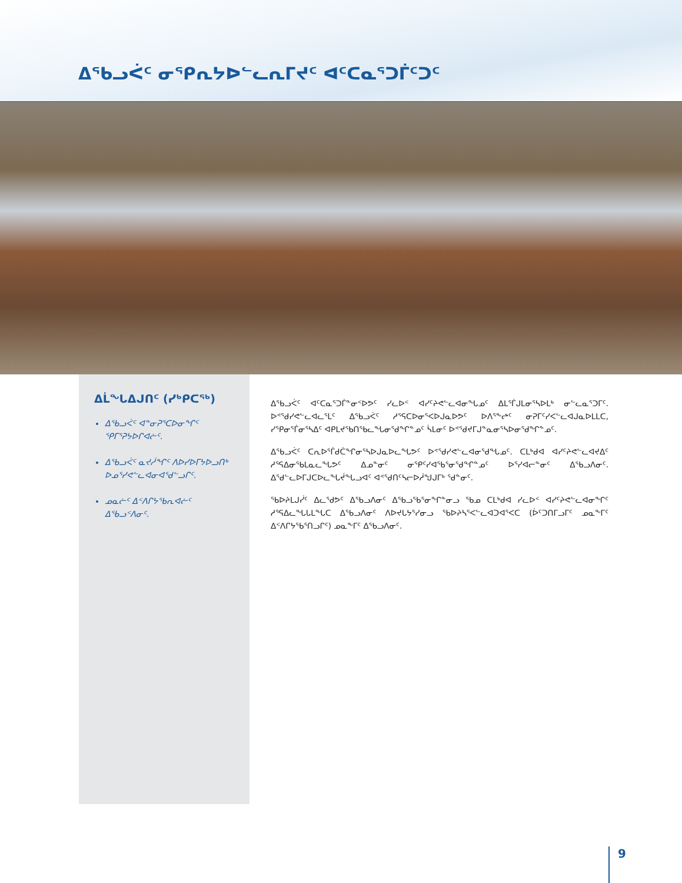ᐃᖃᓗᐹᑦ ᓂᕿᕆᔭᐅᓪᓚᕆᒥᔪᑦ ᐊᑦᑕᓇᕐᑐᒦᑦᑐᑦ
ᐃᒫᖓᐃᒍᑎᑦ (ᓯᒃᑭᑕᖅ)
ᐃᖃᓗᐹᑦ ᐊᓐᓂᕈᕐᑕᐅᓂᖏᑦ ᕿᒥᕐᕈᔭᐅᒋᐊᓖᑦ.
ᐃᖃᓗᐹᑦ ᓇᔪᓲᖏᑦ ᐱᐅᓯᐅᒥᔭᐅᓗᑎᒃ ᐅᓄᕐᓯᕙᓪᓚᐊᓂᐊᖁᓪᓗᒋᑦ.
ᓄᓇᓖᑦ ᐃᑉᐱᒋᔭᖃᕆᐊᓖᑦ ᐃᖃᓗᑉᐱᓂᑦ.
ᐃᖃᓗᐹᑦ ᐊᑦᑕᓇᕐᑐᒦᓐᓂᑉᐅᕗᑦ ᓯᓚᐅᑉ ᐊᓯᑦᔨᕙᓪᓚᐊᓂᖓᓄᑦ ᐃᒪᕐᒦᒍᒪᓂᕐᓴᐅᒪᒃ ᓂᓪᓚᓇᕐᑐᒥᑦ. ᐅᕝᖁᓯᕙᓪᓚᐊᓚᕐᒪᑦ ᐃᖃᓗᐹᑦ ᓱᕐᕋᑕᐅᓂᕐᐸᐅᒍᓇᐅᕗᑦ ᐅᐱᕐᖕᖠᑦ ᓂᕈᒥᑦᓯᐸᓪᓚᐊᒍᓇᐅᒪᒪᑕ, ᓯᕿᓂᕐᒦᓂᕐᓴᐃᑦ ᐊᑭᒪᔪᖃᑎᖃᓚᖓᓂᖁᖏᓐᓄᑦ ᓵᒪᓂᑦ ᐅᕝᖁᔪᒥᒍᓐᓇᓂᕐᓴᐅᓂᖁᖏᓐᓄᑦ.
ᐃᖃᓗᐹᑦ ᑕᕆᐅᕐᒦᑯᑖᖏᓂᕐᓴᐅᒍᓇᐅᓚᖓᕗᑦ ᐅᕝᖁᓯᕙᓪᓚᐊᓂᖁᖓᓄᑦ. ᑕᒪᒃᑯᐊ ᐊᓯᑦᔨᕙᓪᓚᐊᔪᐃᑦ ᓱᕐᕋᐃᓂᖃᒪᓇᓚᖓᕗᑦ ᐃᓄᓐᓂᑦ ᓂᕿᑦᓯᐊᖃᕐᓂᖁᖏᓐᓄᑦ ᐅᕐᓯᐊᓕᓐᓂᑦ ᐃᖃᓗᐱᓂᑦ. ᐃᖁᓪᓚᐅᒥᒍᑕᐅᓚᖓᔫᖓᓗᐊᑦ ᐊᕝᖁᑎᑦᓴᓕᐅᓲᖑᒍᒥᒃ ᖁᓐᓂᑦ.
ᖃᐅᔨᒪᒍᓰᑦ ᐃᓚᖁᕗᑦ ᐃᖃᓗᐱᓂᑦ ᐃᖃᓗᖃᕐᓂᖏᓐᓂᓗ ᖃᓄ ᑕᒪᒃᑯᐊ ᓯᓚᐅᑉ ᐊᓯᑦᔨᕙᓪᓚᐊᓂᖏᑦ ᓱᕐᕋᐃᓚᖓᒐᒪᖓᑕ ᐃᖃᓗᐱᓂᑦ ᐱᐅᔪᒐᔭᕐᓯᓂᓗ ᖃᐅᔨᓴᕐᐸᓪᓚᐊᑐᐊᕐᐸᑕ (ᐆᑦᑐᑎᒥᓗᒥᑦ ᓄᓇᖕᒥᑦ ᐃᑉᐱᒋᔭᖃᕐᑎᓗᒋᑦ) ᓄᓇᖕᒥᑦ ᐃᖃᓗᐱᓂᑦ.
9